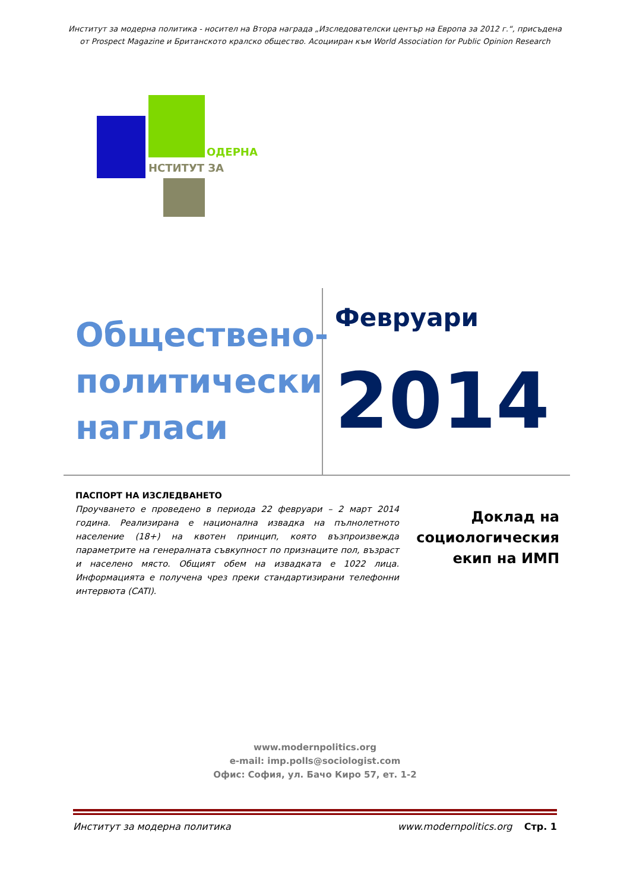Институт за модерна политика - носител на Втора награда „Изследователски център на Европа за 2012 г.“, присъдена
от Prospect Magazine и Британското кралско общество. Асоцииран към World Association for Public Opinion Research
ОДЕРНА
НСТИТУТ ЗА
Обществено-
политически
нагласи
Февруари
2014
ПАСПОРТ НА ИЗСЛЕДВАНЕТО
Проучването е проведено в периода 22 февруари – 2 март 2014 година. Реализирана е национална извадка на пълнолетното население (18+) на квотен принцип, която възпроизвежда параметрите на генералната съвкупност по признаците пол, възраст и населено място. Общият обем на извадката е 1022 лица. Информацията е получена чрез преки стандартизирани телефонни интервюта (CATI).
Доклад на
социологическия
екип на ИМП
www.modernpolitics.org
e-mail: imp.polls@sociologist.com
Офис: София, ул. Бачо Киро 57, ет. 1-2
Институт за модерна политика www.modernpolitics.org Стр. 1